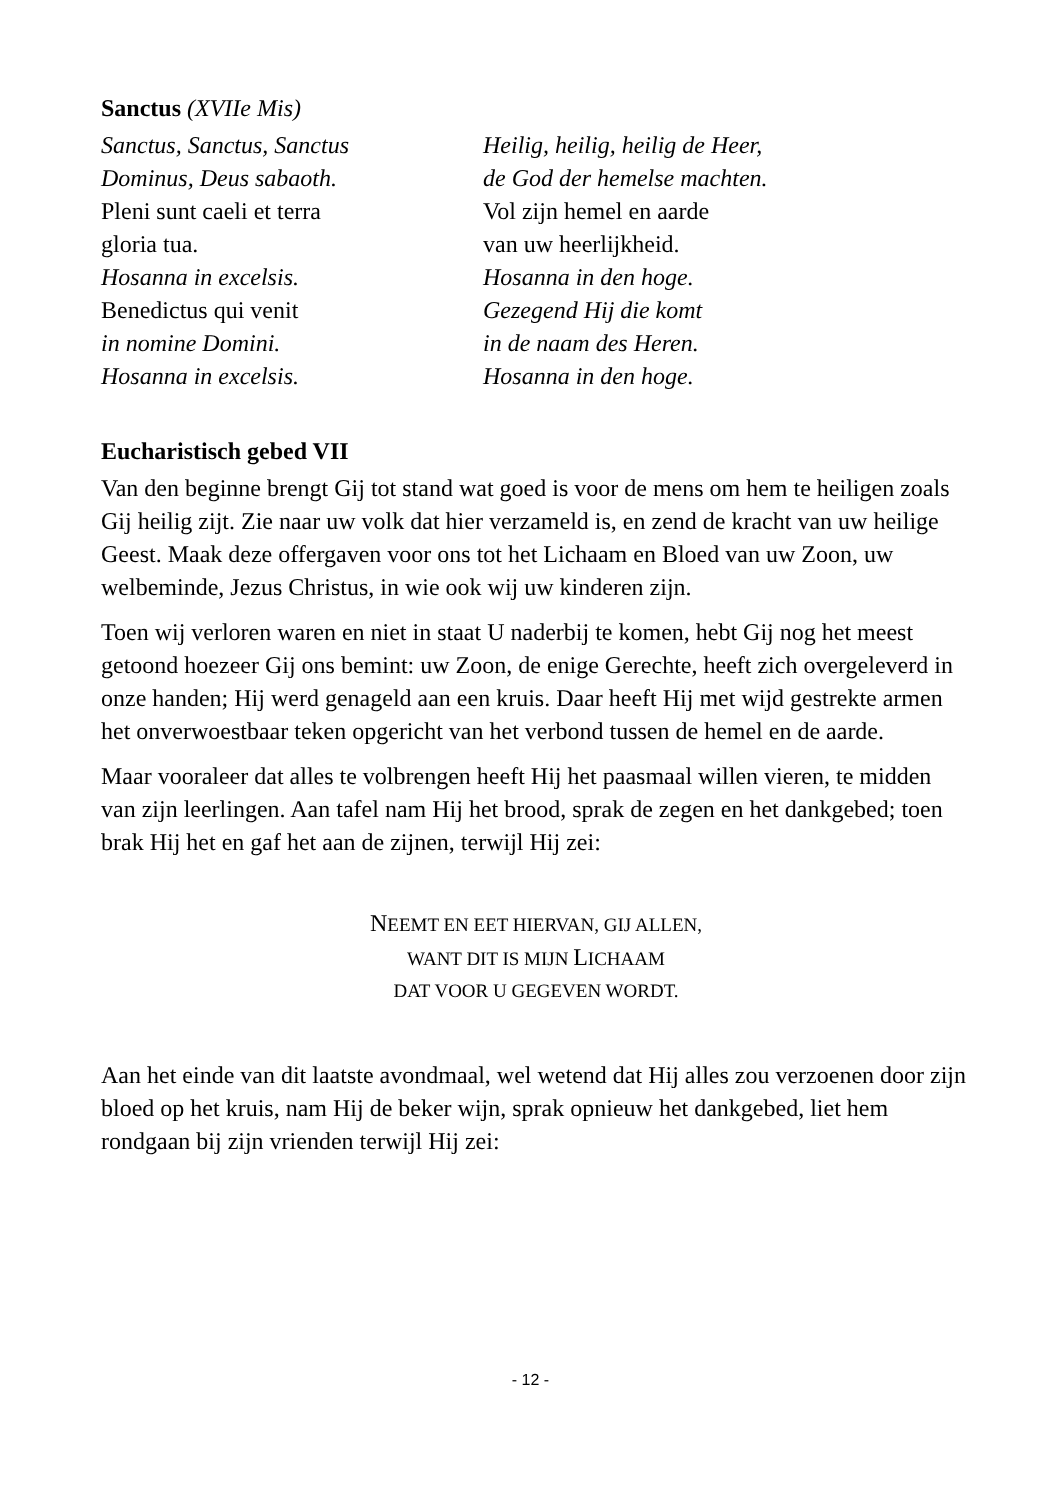Sanctus (XVIIe Mis)
Sanctus, Sanctus, Sanctus
Dominus, Deus sabaoth.
Pleni sunt caeli et terra
gloria tua.
Hosanna in excelsis.
Benedictus qui venit
in nomine Domini.
Hosanna in excelsis.
Heilig, heilig, heilig de Heer,
de God der hemelse machten.
Vol zijn hemel en aarde
van uw heerlijkheid.
Hosanna in den hoge.
Gezegend Hij die komt
in de naam des Heren.
Hosanna in den hoge.
Eucharistisch gebed VII
Van den beginne brengt Gij tot stand wat goed is voor de mens om hem te heiligen zoals Gij heilig zijt. Zie naar uw volk dat hier verzameld is, en zend de kracht van uw heilige Geest. Maak deze offergaven voor ons tot het Lichaam en Bloed van uw Zoon, uw welbeminde, Jezus Christus, in wie ook wij uw kinderen zijn.
Toen wij verloren waren en niet in staat U naderbij te komen, hebt Gij nog het meest getoond hoezeer Gij ons bemint: uw Zoon, de enige Gerechte, heeft zich overgeleverd in onze handen; Hij werd genageld aan een kruis. Daar heeft Hij met wijd gestrekte armen het onverwoestbaar teken opgericht van het verbond tussen de hemel en de aarde.
Maar vooraleer dat alles te volbrengen heeft Hij het paasmaal willen vieren, te midden van zijn leerlingen. Aan tafel nam Hij het brood, sprak de zegen en het dankgebed; toen brak Hij het en gaf het aan de zijnen, terwijl Hij zei:
NEEMT EN EET HIERVAN, GIJ ALLEN,
WANT DIT IS MIJN LICHAAM
DAT VOOR U GEGEVEN WORDT.
Aan het einde van dit laatste avondmaal, wel wetend dat Hij alles zou verzoenen door zijn bloed op het kruis, nam Hij de beker wijn, sprak opnieuw het dankgebed, liet hem rondgaan bij zijn vrienden terwijl Hij zei:
- 12 -